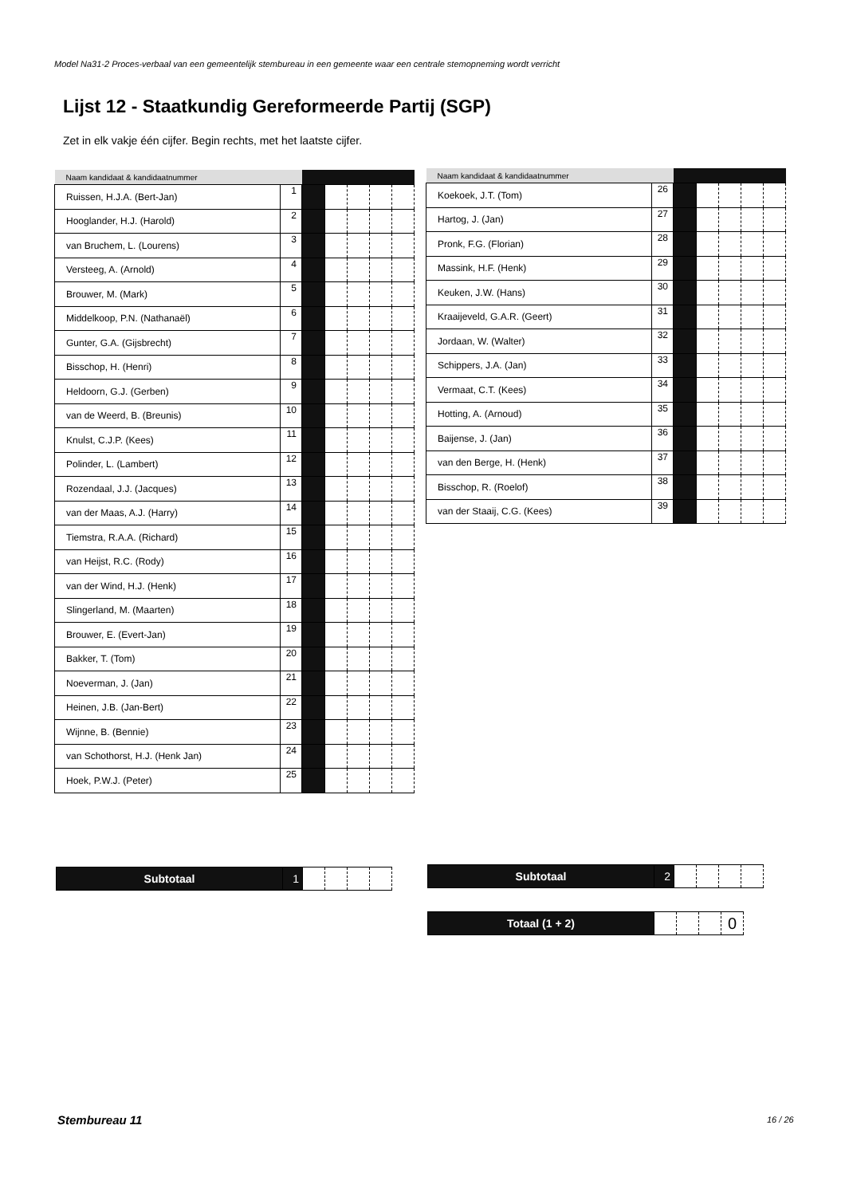Model Na31-2 Proces-verbaal van een gemeentelijk stembureau in een gemeente waar een centrale stemopneming wordt verricht
Lijst 12 - Staatkundig Gereformeerde Partij (SGP)
Zet in elk vakje één cijfer. Begin rechts, met het laatste cijfer.
| Naam kandidaat & kandidaatnummer | | | | | | |
| --- | --- | --- | --- | --- | --- | --- |
| Ruissen, H.J.A. (Bert-Jan) | 1 | | | | | |
| Hooglander, H.J. (Harold) | 2 | | | | | |
| van Bruchem, L. (Lourens) | 3 | | | | | |
| Versteeg, A. (Arnold) | 4 | | | | | |
| Brouwer, M. (Mark) | 5 | | | | | |
| Middelkoop, P.N. (Nathanaël) | 6 | | | | | |
| Gunter, G.A. (Gijsbrecht) | 7 | | | | | |
| Bisschop, H. (Henri) | 8 | | | | | |
| Heldoorn, G.J. (Gerben) | 9 | | | | | |
| van de Weerd, B. (Breunis) | 10 | | | | | |
| Knulst, C.J.P. (Kees) | 11 | | | | | |
| Polinder, L. (Lambert) | 12 | | | | | |
| Rozendaal, J.J. (Jacques) | 13 | | | | | |
| van der Maas, A.J. (Harry) | 14 | | | | | |
| Tiemstra, R.A.A. (Richard) | 15 | | | | | |
| van Heijst, R.C. (Rody) | 16 | | | | | |
| van der Wind, H.J. (Henk) | 17 | | | | | |
| Slingerland, M. (Maarten) | 18 | | | | | |
| Brouwer, E. (Evert-Jan) | 19 | | | | | |
| Bakker, T. (Tom) | 20 | | | | | |
| Noeverman, J. (Jan) | 21 | | | | | |
| Heinen, J.B. (Jan-Bert) | 22 | | | | | |
| Wijnne, B. (Bennie) | 23 | | | | | |
| van Schothorst, H.J. (Henk Jan) | 24 | | | | | |
| Hoek, P.W.J. (Peter) | 25 | | | | | |
| Naam kandidaat & kandidaatnummer | | | | | | |
| --- | --- | --- | --- | --- | --- | --- |
| Koekoek, J.T. (Tom) | 26 | | | | | |
| Hartog, J. (Jan) | 27 | | | | | |
| Pronk, F.G. (Florian) | 28 | | | | | |
| Massink, H.F. (Henk) | 29 | | | | | |
| Keuken, J.W. (Hans) | 30 | | | | | |
| Kraaijeveld, G.A.R. (Geert) | 31 | | | | | |
| Jordaan, W. (Walter) | 32 | | | | | |
| Schippers, J.A. (Jan) | 33 | | | | | |
| Vermaat, C.T. (Kees) | 34 | | | | | |
| Hotting, A. (Arnoud) | 35 | | | | | |
| Baijense, J. (Jan) | 36 | | | | | |
| van den Berge, H. (Henk) | 37 | | | | | |
| Bisschop, R. (Roelof) | 38 | | | | | |
| van der Staaij, C.G. (Kees) | 39 | | | | | |
| Subtotaal | 1 | | | | |
| Subtotaal | 2 | | | | |
| Totaal (1 + 2) | | | | 0 |
Stembureau 11 16 / 26